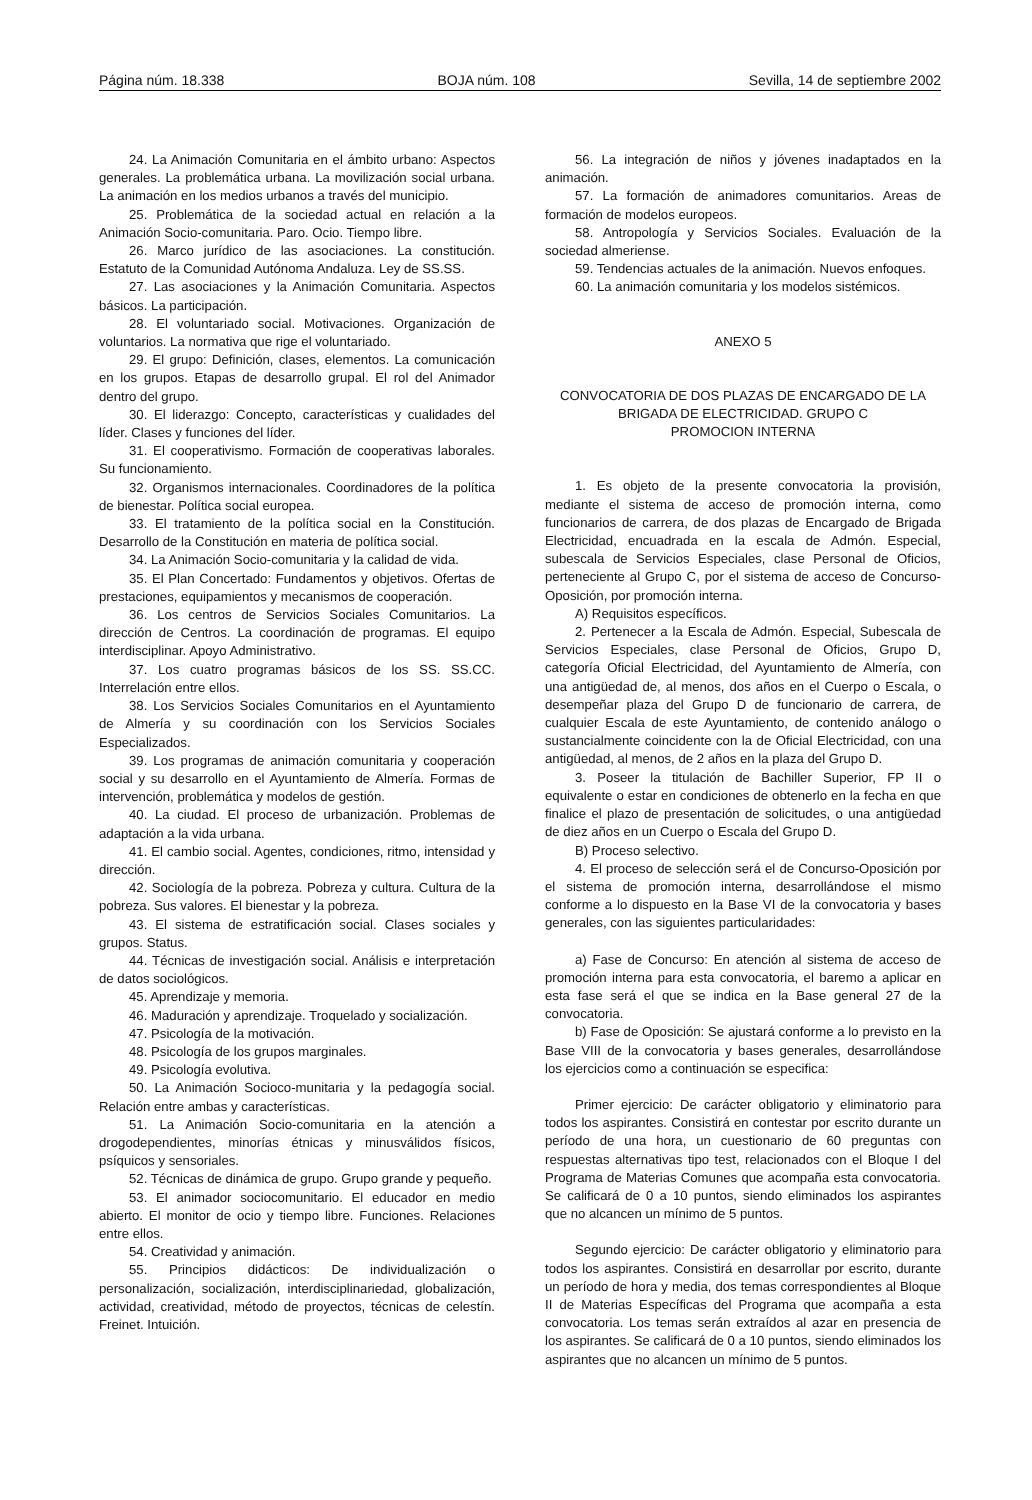Página núm. 18.338 BOJA núm. 108 Sevilla, 14 de septiembre 2002
24. La Animación Comunitaria en el ámbito urbano: Aspectos generales. La problemática urbana. La movilización social urbana. La animación en los medios urbanos a través del municipio.
25. Problemática de la sociedad actual en relación a la Animación Socio-comunitaria. Paro. Ocio. Tiempo libre.
26. Marco jurídico de las asociaciones. La constitución. Estatuto de la Comunidad Autónoma Andaluza. Ley de SS.SS.
27. Las asociaciones y la Animación Comunitaria. Aspectos básicos. La participación.
28. El voluntariado social. Motivaciones. Organización de voluntarios. La normativa que rige el voluntariado.
29. El grupo: Definición, clases, elementos. La comunicación en los grupos. Etapas de desarrollo grupal. El rol del Animador dentro del grupo.
30. El liderazgo: Concepto, características y cualidades del líder. Clases y funciones del líder.
31. El cooperativismo. Formación de cooperativas laborales. Su funcionamiento.
32. Organismos internacionales. Coordinadores de la política de bienestar. Política social europea.
33. El tratamiento de la política social en la Constitución. Desarrollo de la Constitución en materia de política social.
34. La Animación Socio-comunitaria y la calidad de vida.
35. El Plan Concertado: Fundamentos y objetivos. Ofertas de prestaciones, equipamientos y mecanismos de cooperación.
36. Los centros de Servicios Sociales Comunitarios. La dirección de Centros. La coordinación de programas. El equipo interdisciplinar. Apoyo Administrativo.
37. Los cuatro programas básicos de los SS. SS.CC. Interrelación entre ellos.
38. Los Servicios Sociales Comunitarios en el Ayuntamiento de Almería y su coordinación con los Servicios Sociales Especializados.
39. Los programas de animación comunitaria y cooperación social y su desarrollo en el Ayuntamiento de Almería. Formas de intervención, problemática y modelos de gestión.
40. La ciudad. El proceso de urbanización. Problemas de adaptación a la vida urbana.
41. El cambio social. Agentes, condiciones, ritmo, intensidad y dirección.
42. Sociología de la pobreza. Pobreza y cultura. Cultura de la pobreza. Sus valores. El bienestar y la pobreza.
43. El sistema de estratificación social. Clases sociales y grupos. Status.
44. Técnicas de investigación social. Análisis e interpretación de datos sociológicos.
45. Aprendizaje y memoria.
46. Maduración y aprendizaje. Troquelado y socialización.
47. Psicología de la motivación.
48. Psicología de los grupos marginales.
49. Psicología evolutiva.
50. La Animación Socioco-munitaria y la pedagogía social. Relación entre ambas y características.
51. La Animación Socio-comunitaria en la atención a drogodependientes, minorías étnicas y minusválidos físicos, psíquicos y sensoriales.
52. Técnicas de dinámica de grupo. Grupo grande y pequeño.
53. El animador sociocomunitario. El educador en medio abierto. El monitor de ocio y tiempo libre. Funciones. Relaciones entre ellos.
54. Creatividad y animación.
55. Principios didácticos: De individualización o personalización, socialización, interdisciplinariedad, globalización, actividad, creatividad, método de proyectos, técnicas de celestín. Freinet. Intuición.
56. La integración de niños y jóvenes inadaptados en la animación.
57. La formación de animadores comunitarios. Areas de formación de modelos europeos.
58. Antropología y Servicios Sociales. Evaluación de la sociedad almeriense.
59. Tendencias actuales de la animación. Nuevos enfoques.
60. La animación comunitaria y los modelos sistémicos.
ANEXO 5
CONVOCATORIA DE DOS PLAZAS DE ENCARGADO DE LA BRIGADA DE ELECTRICIDAD. GRUPO C
PROMOCION INTERNA
1. Es objeto de la presente convocatoria la provisión, mediante el sistema de acceso de promoción interna, como funcionarios de carrera, de dos plazas de Encargado de Brigada Electricidad, encuadrada en la escala de Admón. Especial, subescala de Servicios Especiales, clase Personal de Oficios, perteneciente al Grupo C, por el sistema de acceso de Concurso-Oposición, por promoción interna.
A) Requisitos específicos.
2. Pertenecer a la Escala de Admón. Especial, Subescala de Servicios Especiales, clase Personal de Oficios, Grupo D, categoría Oficial Electricidad, del Ayuntamiento de Almería, con una antigüedad de, al menos, dos años en el Cuerpo o Escala, o desempeñar plaza del Grupo D de funcionario de carrera, de cualquier Escala de este Ayuntamiento, de contenido análogo o sustancialmente coincidente con la de Oficial Electricidad, con una antigüedad, al menos, de 2 años en la plaza del Grupo D.
3. Poseer la titulación de Bachiller Superior, FP II o equivalente o estar en condiciones de obtenerlo en la fecha en que finalice el plazo de presentación de solicitudes, o una antigüedad de diez años en un Cuerpo o Escala del Grupo D.
B) Proceso selectivo.
4. El proceso de selección será el de Concurso-Oposición por el sistema de promoción interna, desarrollándose el mismo conforme a lo dispuesto en la Base VI de la convocatoria y bases generales, con las siguientes particularidades:
a) Fase de Concurso: En atención al sistema de acceso de promoción interna para esta convocatoria, el baremo a aplicar en esta fase será el que se indica en la Base general 27 de la convocatoria.
b) Fase de Oposición: Se ajustará conforme a lo previsto en la Base VIII de la convocatoria y bases generales, desarrollándose los ejercicios como a continuación se especifica:
Primer ejercicio: De carácter obligatorio y eliminatorio para todos los aspirantes. Consistirá en contestar por escrito durante un período de una hora, un cuestionario de 60 preguntas con respuestas alternativas tipo test, relacionados con el Bloque I del Programa de Materias Comunes que acompaña esta convocatoria. Se calificará de 0 a 10 puntos, siendo eliminados los aspirantes que no alcancen un mínimo de 5 puntos.
Segundo ejercicio: De carácter obligatorio y eliminatorio para todos los aspirantes. Consistirá en desarrollar por escrito, durante un período de hora y media, dos temas correspondientes al Bloque II de Materias Específicas del Programa que acompaña a esta convocatoria. Los temas serán extraídos al azar en presencia de los aspirantes. Se calificará de 0 a 10 puntos, siendo eliminados los aspirantes que no alcancen un mínimo de 5 puntos.